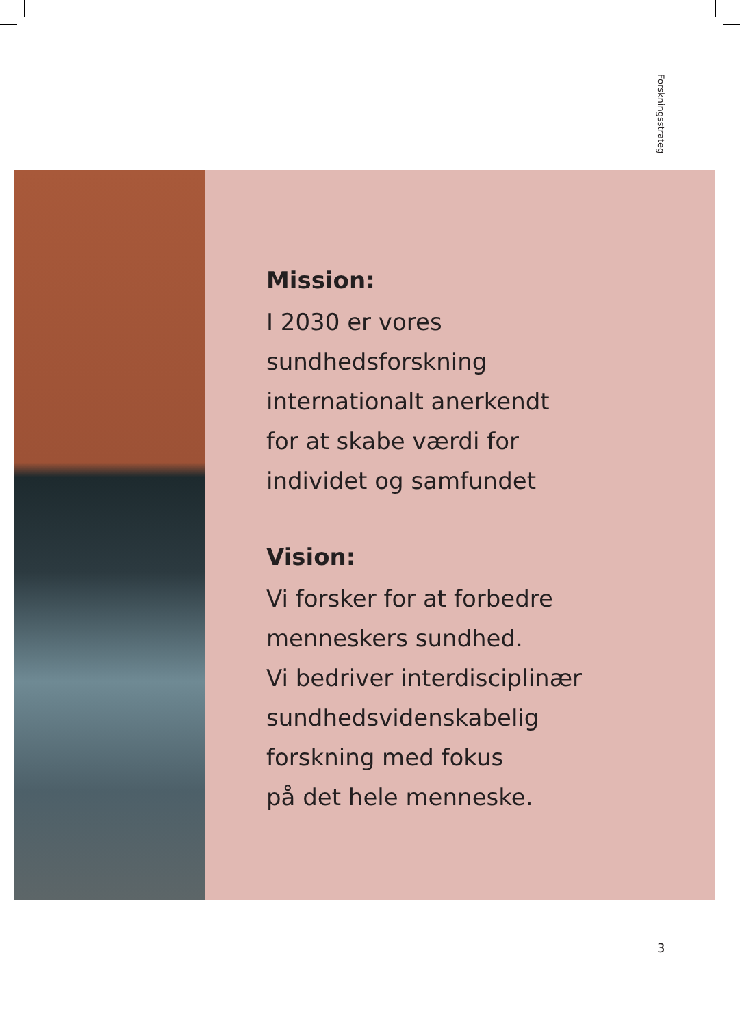Forskningsstrateg
Mission:
I 2030 er vores
sundhedsforskning
internationalt anerkendt
for at skabe værdi for
individet og samfundet
Vision:
Vi forsker for at forbedre
menneskers sundhed.
Vi bedriver interdisciplinær
sundhedsvidenskabelig
forskning med fokus
på det hele menneske.
3